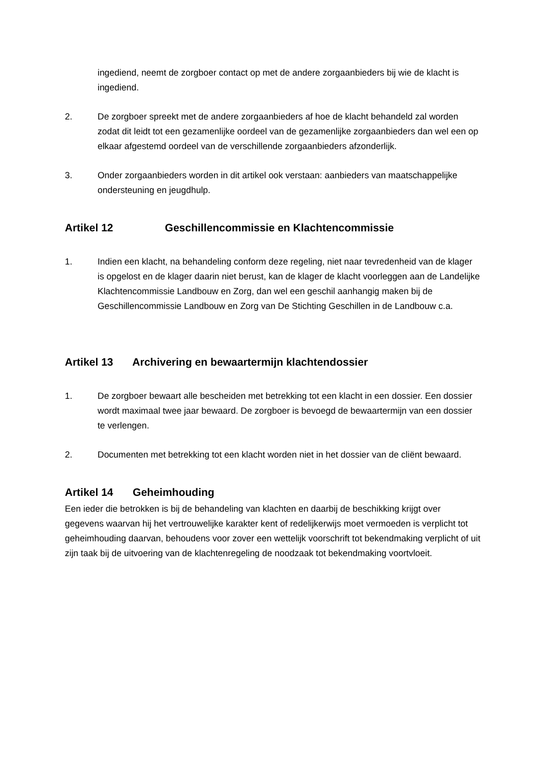ingediend, neemt de zorgboer contact op met de andere zorgaanbieders bij wie de klacht is ingediend.
2. De zorgboer spreekt met de andere zorgaanbieders af hoe de klacht behandeld zal worden zodat dit leidt tot een gezamenlijke oordeel van de gezamenlijke zorgaanbieders dan wel een op elkaar afgestemd oordeel van de verschillende zorgaanbieders afzonderlijk.
3. Onder zorgaanbieders worden in dit artikel ook verstaan: aanbieders van maatschappelijke ondersteuning en jeugdhulp.
Artikel 12 Geschillencommissie en Klachtencommissie
1. Indien een klacht, na behandeling conform deze regeling, niet naar tevredenheid van de klager is opgelost en de klager daarin niet berust, kan de klager de klacht voorleggen aan de Landelijke Klachtencommissie Landbouw en Zorg, dan wel een geschil aanhangig maken bij de Geschillencommissie Landbouw en Zorg van De Stichting Geschillen in de Landbouw c.a.
Artikel 13 Archivering en bewaartermijn klachtendossier
1. De zorgboer bewaart alle bescheiden met betrekking tot een klacht in een dossier. Een dossier wordt maximaal twee jaar bewaard. De zorgboer is bevoegd de bewaartermijn van een dossier te verlengen.
2. Documenten met betrekking tot een klacht worden niet in het dossier van de cliënt bewaard.
Artikel 14 Geheimhouding
Een ieder die betrokken is bij de behandeling van klachten en daarbij de beschikking krijgt over gegevens waarvan hij het vertrouwelijke karakter kent of redelijkerwijs moet vermoeden is verplicht tot geheimhouding daarvan, behoudens voor zover een wettelijk voorschrift tot bekendmaking verplicht of uit zijn taak bij de uitvoering van de klachtenregeling de noodzaak tot bekendmaking voortvloeit.